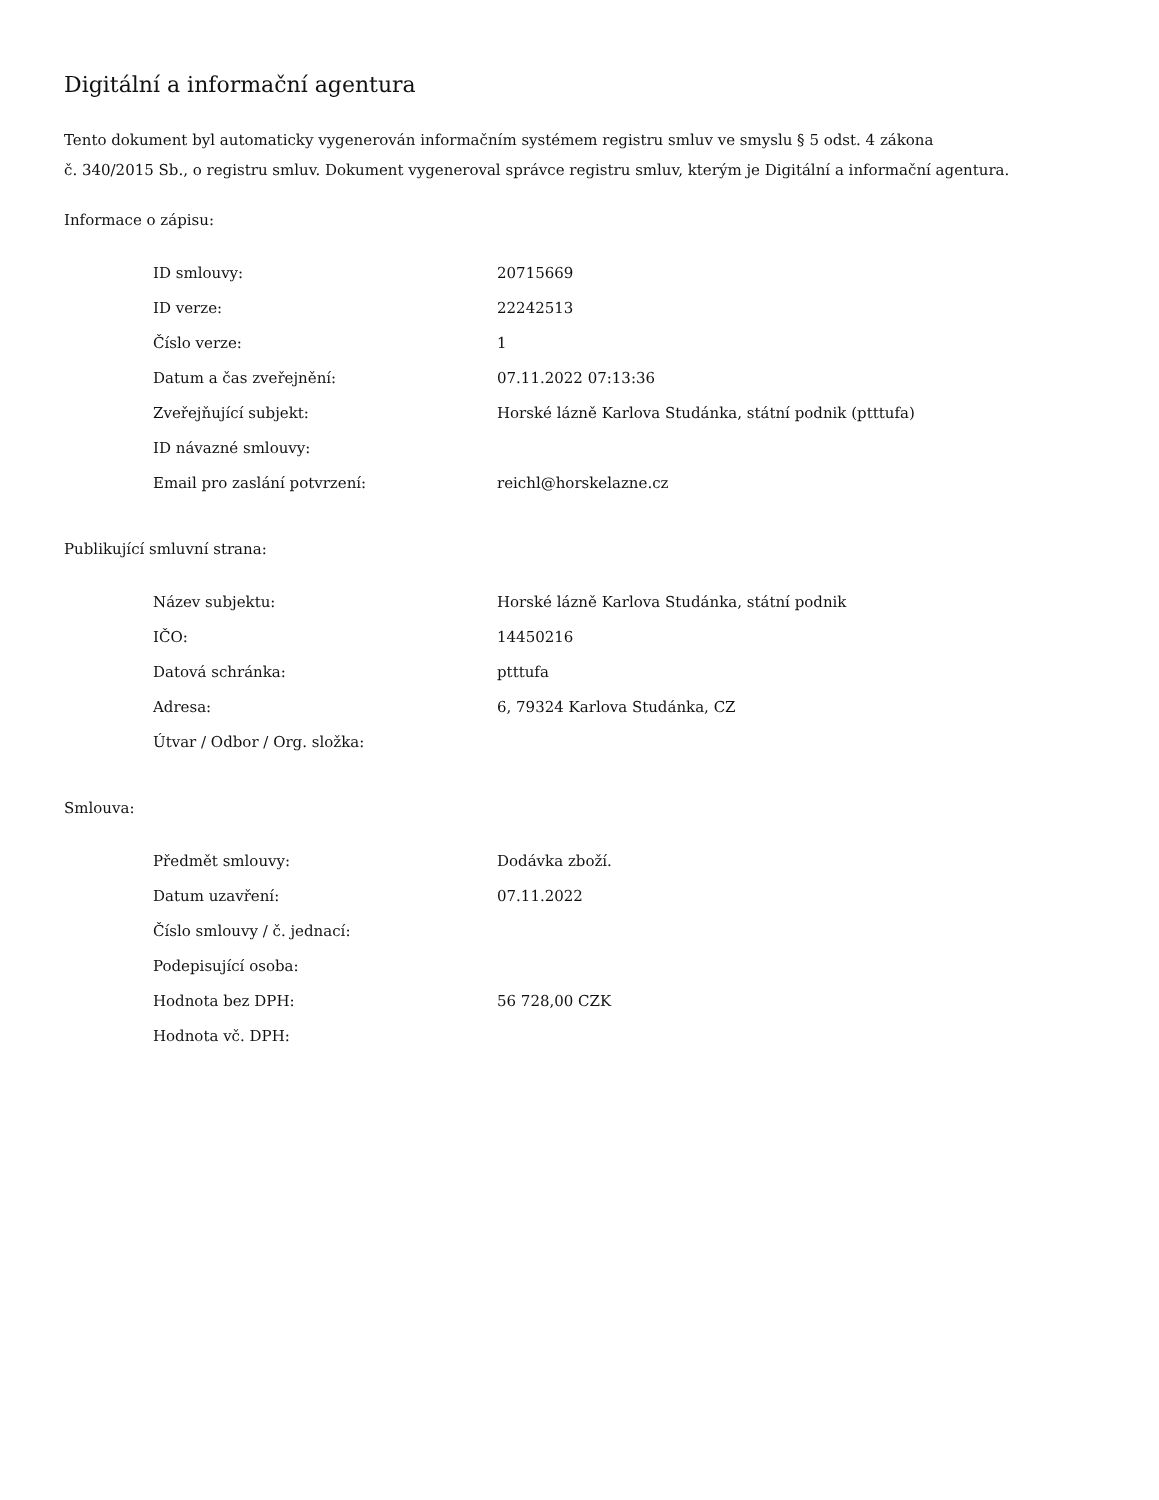Digitální a informační agentura
Tento dokument byl automaticky vygenerován informačním systémem registru smluv ve smyslu § 5 odst. 4 zákona
č. 340/2015 Sb., o registru smluv. Dokument vygeneroval správce registru smluv, kterým je Digitální a informační agentura.
Informace o zápisu:
| ID smlouvy: | 20715669 |
| ID verze: | 22242513 |
| Číslo verze: | 1 |
| Datum a čas zveřejnění: | 07.11.2022 07:13:36 |
| Zveřejňující subjekt: | Horské lázně Karlova Studánka, státní podnik (ptttufa) |
| ID návazné smlouvy: | |
| Email pro zaslání potvrzení: | reichl@horskelazne.cz |
Publikující smluvní strana:
| Název subjektu: | Horské lázně Karlova Studánka, státní podnik |
| IČO: | 14450216 |
| Datová schránka: | ptttufa |
| Adresa: | 6, 79324 Karlova Studánka, CZ |
| Útvar / Odbor / Org. složka: | |
Smlouva:
| Předmět smlouvy: | Dodávka zboží. |
| Datum uzavření: | 07.11.2022 |
| Číslo smlouvy / č. jednací: | |
| Podepisující osoba: | |
| Hodnota bez DPH: | 56 728,00 CZK |
| Hodnota vč. DPH: | |